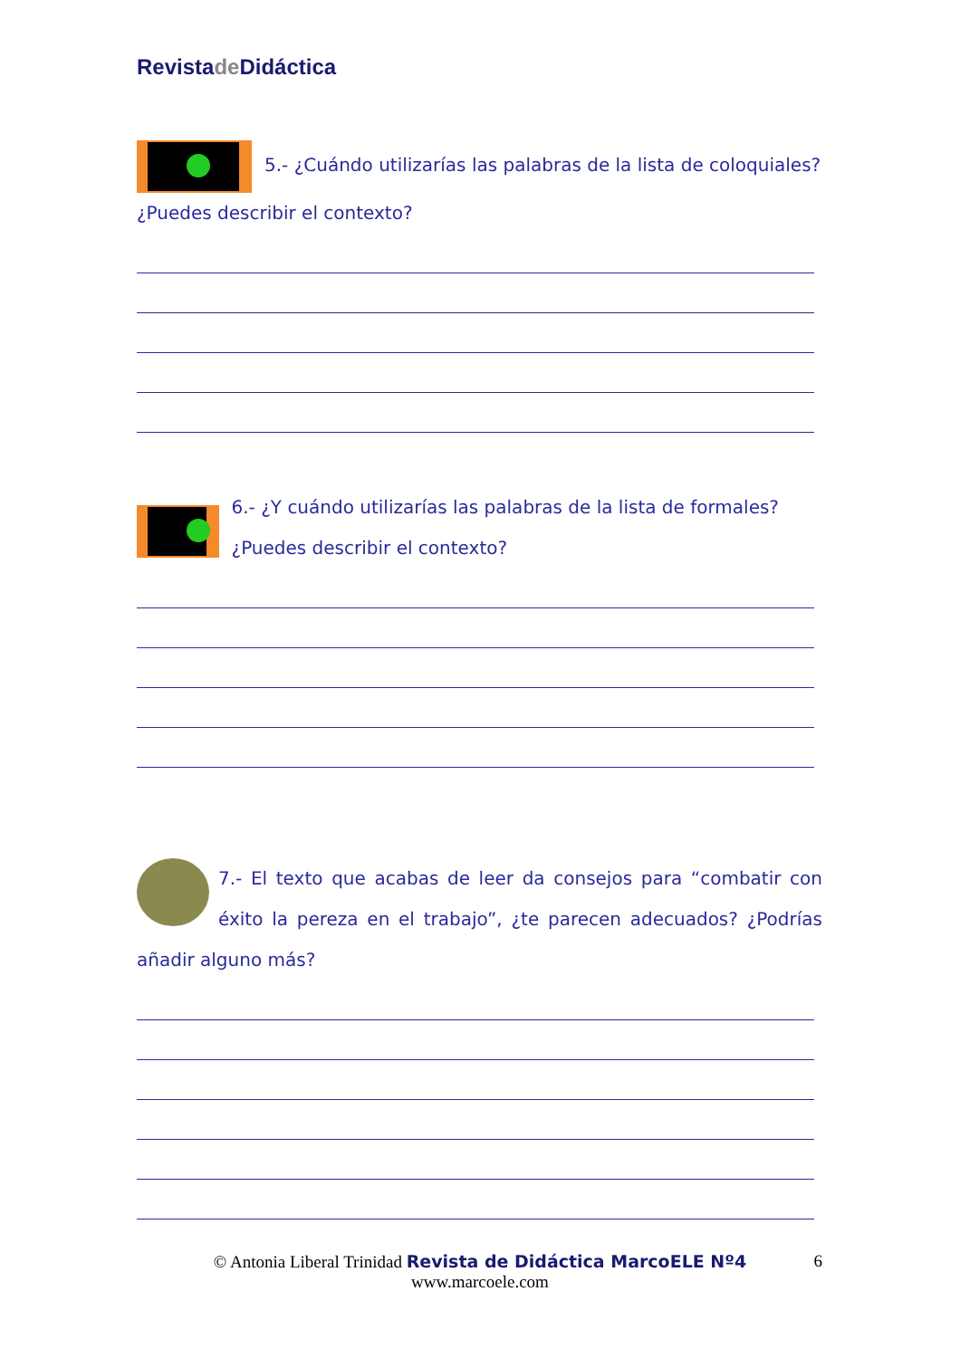Revistade Didáctica
5.- ¿Cuándo utilizarías las palabras de la lista de coloquiales? ¿Puedes describir el contexto?
6.- ¿Y cuándo utilizarías las palabras de la lista de formales? ¿Puedes describir el contexto?
7.- El texto que acabas de leer da consejos para “combatir con éxito la pereza en el trabajo”, ¿te parecen adecuados? ¿Podrías añadir alguno más?
© Antonia Liberal Trinidad Revista de Didáctica MarcoELE Nº4 6
www.marcoele.com